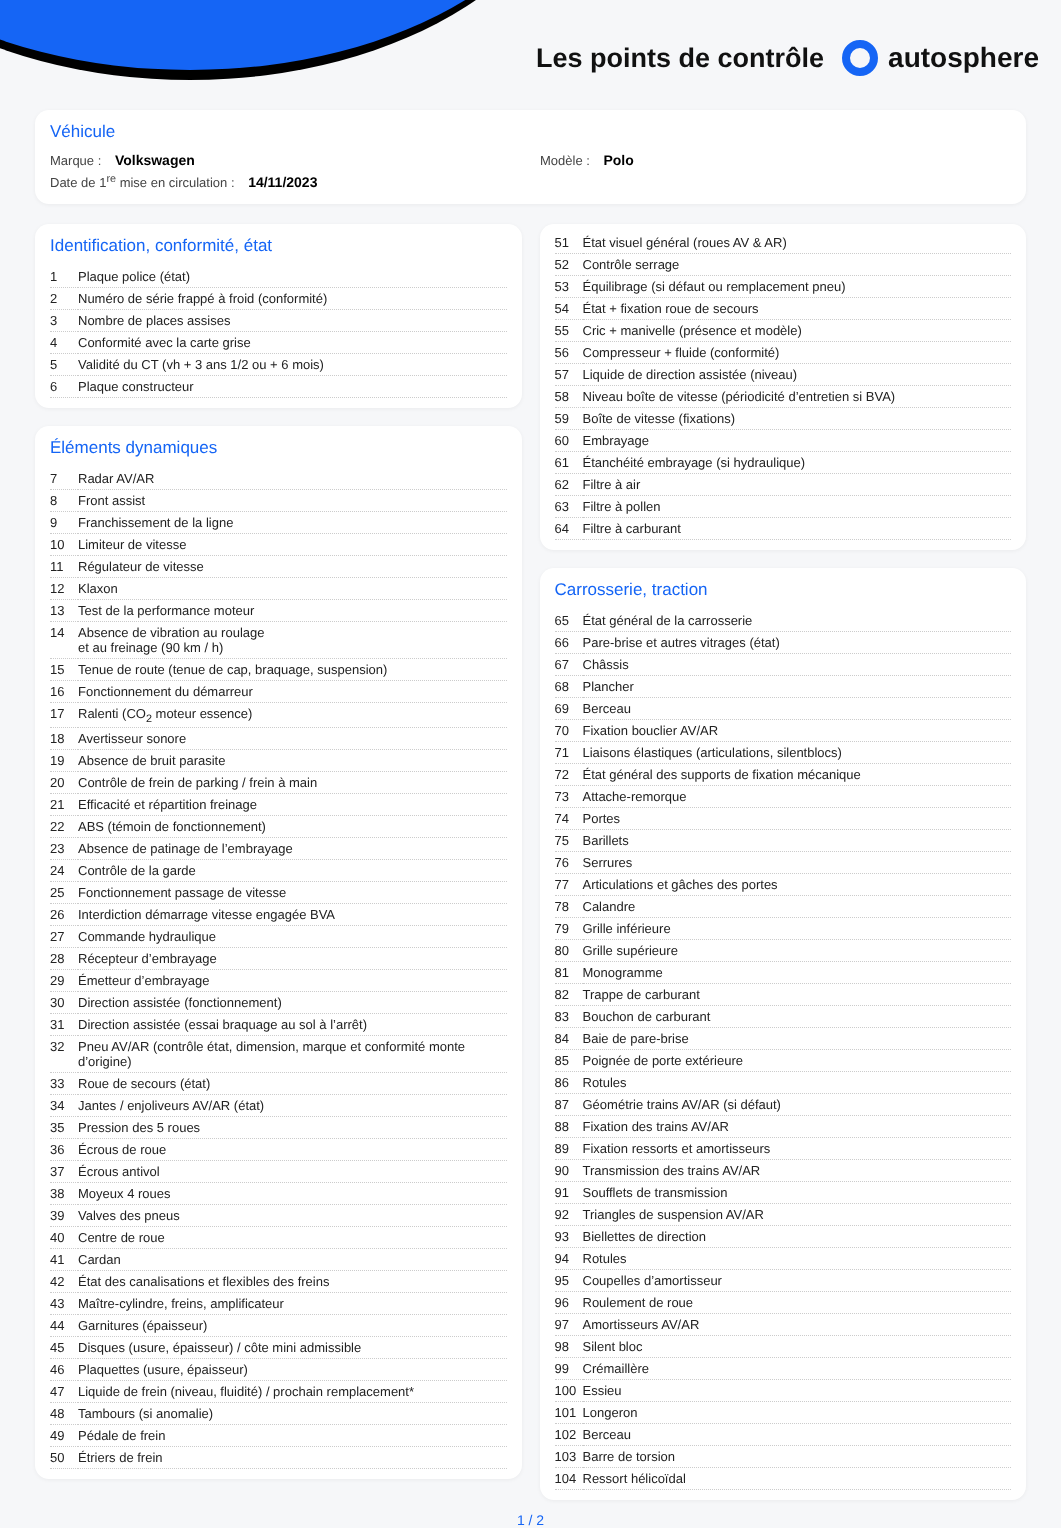Les points de contrôle autosphere
Véhicule
Marque : Volkswagen Modèle : Polo
Date de 1<sup>re</sup> mise en circulation : 14/11/2023
Identification, conformité, état
| 1 | Plaque police (état) |
| 2 | Numéro de série frappé à froid (conformité) |
| 3 | Nombre de places assises |
| 4 | Conformité avec la carte grise |
| 5 | Validité du CT (vh + 3 ans 1/2 ou + 6 mois) |
| 6 | Plaque constructeur |
Éléments dynamiques
| 7 | Radar AV/AR |
| 8 | Front assist |
| 9 | Franchissement de la ligne |
| 10 | Limiteur de vitesse |
| 11 | Régulateur de vitesse |
| 12 | Klaxon |
| 13 | Test de la performance moteur |
| 14 | Absence de vibration au roulage et au freinage (90 km / h) |
| 15 | Tenue de route (tenue de cap, braquage, suspension) |
| 16 | Fonctionnement du démarreur |
| 17 | Ralenti (CO<sub>2</sub> moteur essence) |
| 18 | Avertisseur sonore |
| 19 | Absence de bruit parasite |
| 20 | Contrôle de frein de parking / frein à main |
| 21 | Efficacité et répartition freinage |
| 22 | ABS (témoin de fonctionnement) |
| 23 | Absence de patinage de l’embrayage |
| 24 | Contrôle de la garde |
| 25 | Fonctionnement passage de vitesse |
| 26 | Interdiction démarrage vitesse engagée BVA |
| 27 | Commande hydraulique |
| 28 | Récepteur d’embrayage |
| 29 | Émetteur d’embrayage |
| 30 | Direction assistée (fonctionnement) |
| 31 | Direction assistée (essai braquage au sol à l’arrêt) |
| 32 | Pneu AV/AR (contrôle état, dimension, marque et conformité monte d’origine) |
| 33 | Roue de secours (état) |
| 34 | Jantes / enjoliveurs AV/AR (état) |
| 35 | Pression des 5 roues |
| 36 | Écrous de roue |
| 37 | Écrous antivol |
| 38 | Moyeux 4 roues |
| 39 | Valves des pneus |
| 40 | Centre de roue |
| 41 | Cardan |
| 42 | État des canalisations et flexibles des freins |
| 43 | Maître-cylindre, freins, amplificateur |
| 44 | Garnitures (épaisseur) |
| 45 | Disques (usure, épaisseur) / côte mini admissible |
| 46 | Plaquettes (usure, épaisseur) |
| 47 | Liquide de frein (niveau, fluidité) / prochain remplacement* |
| 48 | Tambours (si anomalie) |
| 49 | Pédale de frein |
| 50 | Étriers de frein |
| 51 | État visuel général (roues AV & AR) |
| 52 | Contrôle serrage |
| 53 | Équilibrage (si défaut ou remplacement pneu) |
| 54 | État + fixation roue de secours |
| 55 | Cric + manivelle (présence et modèle) |
| 56 | Compresseur + fluide (conformité) |
| 57 | Liquide de direction assistée (niveau) |
| 58 | Niveau boîte de vitesse (périodicité d’entretien si BVA) |
| 59 | Boîte de vitesse (fixations) |
| 60 | Embrayage |
| 61 | Étanchéité embrayage (si hydraulique) |
| 62 | Filtre à air |
| 63 | Filtre à pollen |
| 64 | Filtre à carburant |
Carrosserie, traction
| 65 | État général de la carrosserie |
| 66 | Pare-brise et autres vitrages (état) |
| 67 | Châssis |
| 68 | Plancher |
| 69 | Berceau |
| 70 | Fixation bouclier AV/AR |
| 71 | Liaisons élastiques (articulations, silentblocs) |
| 72 | État général des supports de fixation mécanique |
| 73 | Attache-remorque |
| 74 | Portes |
| 75 | Barillets |
| 76 | Serrures |
| 77 | Articulations et gâches des portes |
| 78 | Calandre |
| 79 | Grille inférieure |
| 80 | Grille supérieure |
| 81 | Monogramme |
| 82 | Trappe de carburant |
| 83 | Bouchon de carburant |
| 84 | Baie de pare-brise |
| 85 | Poignée de porte extérieure |
| 86 | Rotules |
| 87 | Géométrie trains AV/AR (si défaut) |
| 88 | Fixation des trains AV/AR |
| 89 | Fixation ressorts et amortisseurs |
| 90 | Transmission des trains AV/AR |
| 91 | Soufflets de transmission |
| 92 | Triangles de suspension AV/AR |
| 93 | Biellettes de direction |
| 94 | Rotules |
| 95 | Coupelles d’amortisseur |
| 96 | Roulement de roue |
| 97 | Amortisseurs AV/AR |
| 98 | Silent bloc |
| 99 | Crémaillère |
| 100 | Essieu |
| 101 | Longeron |
| 102 | Berceau |
| 103 | Barre de torsion |
| 104 | Ressort hélicoïdal |
1 / 2